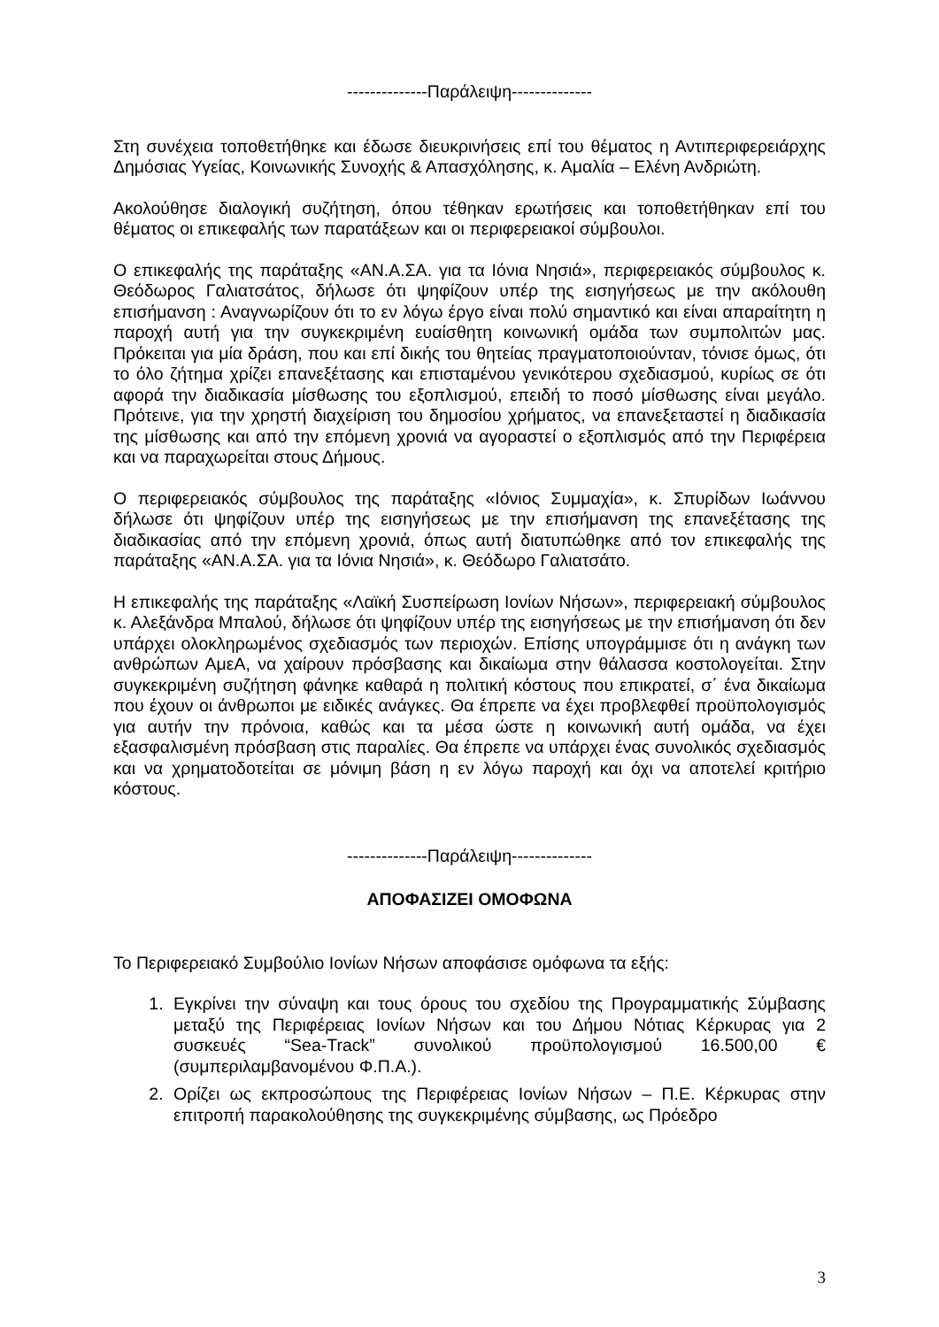--------------Παράλειψη--------------
Στη συνέχεια τοποθετήθηκε και έδωσε διευκρινήσεις επί του θέματος η Αντιπεριφερειάρχης Δημόσιας Υγείας, Κοινωνικής Συνοχής & Απασχόλησης, κ. Αμαλία – Ελένη Ανδριώτη.
Ακολούθησε διαλογική συζήτηση, όπου τέθηκαν ερωτήσεις και τοποθετήθηκαν επί του θέματος οι επικεφαλής των παρατάξεων και οι περιφερειακοί σύμβουλοι.
Ο επικεφαλής της παράταξης «ΑΝ.Α.ΣΑ. για τα Ιόνια Νησιά», περιφερειακός σύμβουλος κ. Θεόδωρος Γαλιατσάτος, δήλωσε ότι ψηφίζουν υπέρ της εισηγήσεως με την ακόλουθη επισήμανση : Αναγνωρίζουν ότι το εν λόγω έργο είναι πολύ σημαντικό και είναι απαραίτητη η παροχή αυτή για την συγκεκριμένη ευαίσθητη κοινωνική ομάδα των συμπολιτών μας. Πρόκειται για μία δράση, που και επί δικής του θητείας πραγματοποιούνταν, τόνισε όμως, ότι το όλο ζήτημα χρίζει επανεξέτασης και επισταμένου γενικότερου σχεδιασμού, κυρίως σε ότι αφορά την διαδικασία μίσθωσης του εξοπλισμού, επειδή το ποσό μίσθωσης είναι μεγάλο. Πρότεινε, για την χρηστή διαχείριση του δημοσίου χρήματος, να επανεξεταστεί η διαδικασία της μίσθωσης και από την επόμενη χρονιά να αγοραστεί ο εξοπλισμός από την Περιφέρεια και να παραχωρείται στους Δήμους.
Ο περιφερειακός σύμβουλος της παράταξης «Ιόνιος Συμμαχία», κ. Σπυρίδων Ιωάννου δήλωσε ότι ψηφίζουν υπέρ της εισηγήσεως με την επισήμανση της επανεξέτασης της διαδικασίας από την επόμενη χρονιά, όπως αυτή διατυπώθηκε από τον επικεφαλής της παράταξης «ΑΝ.Α.ΣΑ. για τα Ιόνια Νησιά», κ. Θεόδωρο Γαλιατσάτο.
Η επικεφαλής της παράταξης «Λαϊκή Συσπείρωση Ιονίων Νήσων», περιφερειακή σύμβουλος κ. Αλεξάνδρα Μπαλού, δήλωσε ότι ψηφίζουν υπέρ της εισηγήσεως με την επισήμανση ότι δεν υπάρχει ολοκληρωμένος σχεδιασμός των περιοχών. Επίσης υπογράμμισε ότι η ανάγκη των ανθρώπων ΑμεΑ, να χαίρουν πρόσβασης και δικαίωμα στην θάλασσα κοστολογείται. Στην συγκεκριμένη συζήτηση φάνηκε καθαρά η πολιτική κόστους που επικρατεί, σ΄ ένα δικαίωμα που έχουν οι άνθρωποι με ειδικές ανάγκες. Θα έπρεπε να έχει προβλεφθεί προϋπολογισμός για αυτήν την πρόνοια, καθώς και τα μέσα ώστε η κοινωνική αυτή ομάδα, να έχει εξασφαλισμένη πρόσβαση στις παραλίες. Θα έπρεπε να υπάρχει ένας συνολικός σχεδιασμός και να χρηματοδοτείται σε μόνιμη βάση η εν λόγω παροχή και όχι να αποτελεί κριτήριο κόστους.
--------------Παράλειψη--------------
ΑΠΟΦΑΣΙΖΕΙ ΟΜΟΦΩΝΑ
Το Περιφερειακό Συμβούλιο Ιονίων Νήσων αποφάσισε ομόφωνα τα εξής:
1. Εγκρίνει την σύναψη και τους όρους του σχεδίου της Προγραμματικής Σύμβασης μεταξύ της Περιφέρειας Ιονίων Νήσων και του Δήμου Νότιας Κέρκυρας για 2 συσκευές “Sea-Track” συνολικού προϋπολογισμού 16.500,00 € (συμπεριλαμβανομένου Φ.Π.Α.).
2. Ορίζει ως εκπροσώπους της Περιφέρειας Ιονίων Νήσων – Π.Ε. Κέρκυρας στην επιτροπή παρακολούθησης της συγκεκριμένης σύμβασης, ως Πρόεδρο
3